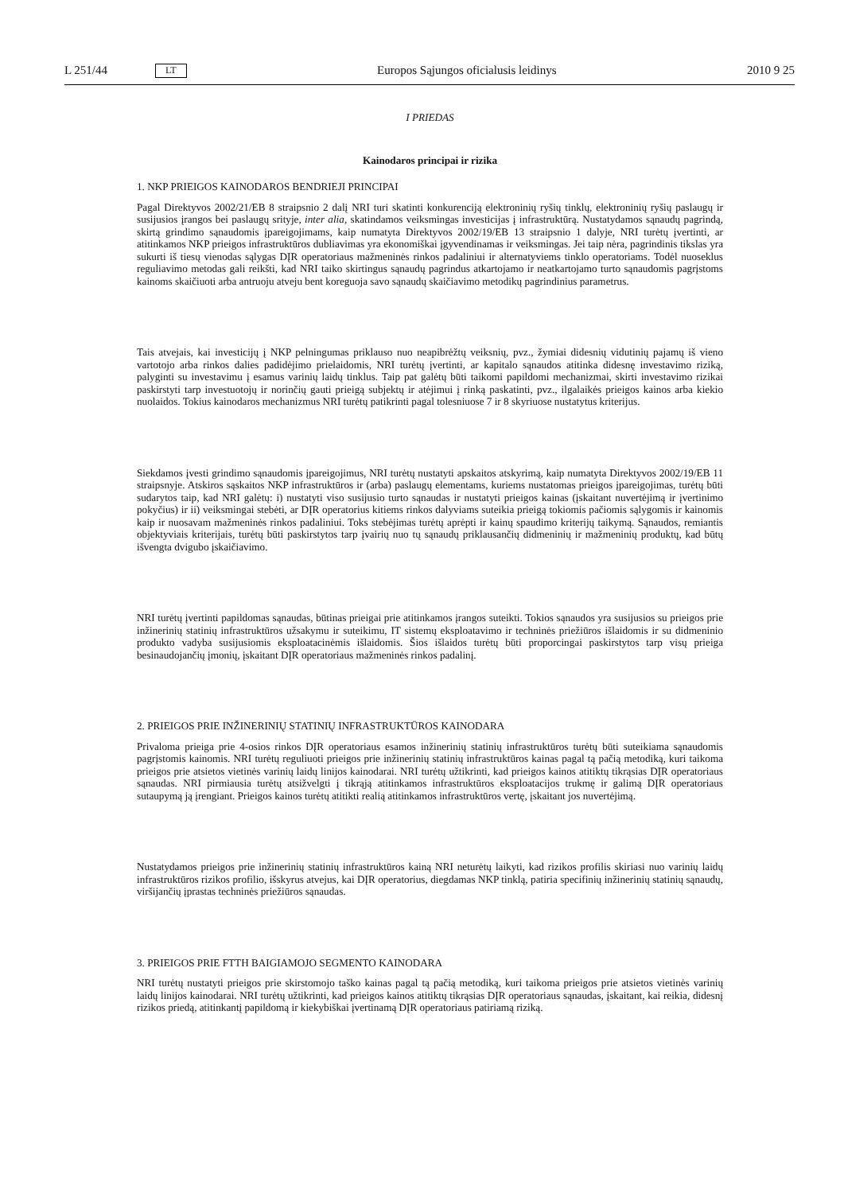L 251/44 LT Europos Sąjungos oficialusis leidinys 2010 9 25
I PRIEDAS
Kainodaros principai ir rizika
1. NKP PRIEIGOS KAINODAROS BENDRIEJI PRINCIPAI
Pagal Direktyvos 2002/21/EB 8 straipsnio 2 dalį NRI turi skatinti konkurenciją elektroninių ryšių tinklų, elektroninių ryšių paslaugų ir susijusios įrangos bei paslaugų srityje, inter alia, skatindamos veiksmingas investicijas į infrastruktūrą. Nustatydamos sąnaudų pagrindą, skirtą grindimo sąnaudomis įpareigojimams, kaip numatyta Direktyvos 2002/19/EB 13 straipsnio 1 dalyje, NRI turėtų įvertinti, ar atitinkamos NKP prieigos infrastruktūros dubliavimas yra ekonomiškai įgyvendinamas ir veiksmingas. Jei taip nėra, pagrindinis tikslas yra sukurti iš tiesų vienodas sąlygas DĮR operatoriaus mažmeninės rinkos padaliniui ir alternatyviems tinklo operatoriams. Todėl nuoseklus reguliavimo metodas gali reikšti, kad NRI taiko skirtingus sąnaudų pagrindus atkartojamo ir neatkartojamo turto sąnaudomis pagrįstoms kainoms skaičiuoti arba antruoju atveju bent koreguoja savo sąnaudų skaičiavimo metodikų pagrindinius parametrus.
Tais atvejais, kai investicijų į NKP pelningumas priklauso nuo neapibrėžtų veiksnių, pvz., žymiai didesnių vidutinių pajamų iš vieno vartotojo arba rinkos dalies padidėjimo prielaidomis, NRI turėtų įvertinti, ar kapitalo sąnaudos atitinka didesnę investavimo riziką, palyginti su investavimu į esamus varinių laidų tinklus. Taip pat galėtų būti taikomi papildomi mechanizmai, skirti investavimo rizikai paskirstyti tarp investuotojų ir norinčių gauti prieigą subjektų ir atėjimui į rinką paskatinti, pvz., ilgalaikės prieigos kainos arba kiekio nuolaidos. Tokius kainodaros mechanizmus NRI turėtų patikrinti pagal tolesniuose 7 ir 8 skyriuose nustatytus kriterijus.
Siekdamos įvesti grindimo sąnaudomis įpareigojimus, NRI turėtų nustatyti apskaitos atskyrimą, kaip numatyta Direktyvos 2002/19/EB 11 straipsnyje. Atskiros sąskaitos NKP infrastruktūros ir (arba) paslaugų elementams, kuriems nustatomas prieigos įpareigojimas, turėtų būti sudarytos taip, kad NRI galėtų: i) nustatyti viso susijusio turto sąnaudas ir nustatyti prieigos kainas (įskaitant nuvertėjimą ir įvertinimo pokyčius) ir ii) veiksmingai stebėti, ar DĮR operatorius kitiems rinkos dalyviams suteikia prieigą tokiomis pačiomis sąlygomis ir kainomis kaip ir nuosavam mažmeninės rinkos padaliniui. Toks stebėjimas turėtų aprėpti ir kainų spaudimo kriterijų taikymą. Sąnaudos, remiantis objektyviais kriterijais, turėtų būti paskirstytos tarp įvairių nuo tų sąnaudų priklausančių didmeninių ir mažmeninių produktų, kad būtų išvengta dvigubo įskaičiavimo.
NRI turėtų įvertinti papildomas sąnaudas, būtinas prieigai prie atitinkamos įrangos suteikti. Tokios sąnaudos yra susijusios su prieigos prie inžinerinių statinių infrastruktūros užsakymu ir suteikimu, IT sistemų eksploatavimo ir techninės priežiūros išlaidomis ir su didmeninio produkto vadyba susijusiomis eksploatacinėmis išlaidomis. Šios išlaidos turėtų būti proporcingai paskirstytos tarp visų prieiga besinaudojančių įmonių, įskaitant DĮR operatoriaus mažmeninės rinkos padalinį.
2. PRIEIGOS PRIE INŽINERINIŲ STATINIŲ INFRASTRUKTŪROS KAINODARA
Privaloma prieiga prie 4-osios rinkos DĮR operatoriaus esamos inžinerinių statinių infrastruktūros turėtų būti suteikiama sąnaudomis pagrįstomis kainomis. NRI turėtų reguliuoti prieigos prie inžinerinių statinių infrastruktūros kainas pagal tą pačią metodiką, kuri taikoma prieigos prie atsietos vietinės varinių laidų linijos kainodarai. NRI turėtų užtikrinti, kad prieigos kainos atitiktų tikrąsias DĮR operatoriaus sąnaudas. NRI pirmiausia turėtų atsižvelgti į tikrąją atitinkamos infrastruktūros eksploatacijos trukmę ir galimą DĮR operatoriaus sutaupymą ją įrengiant. Prieigos kainos turėtų atitikti realią atitinkamos infrastruktūros vertę, įskaitant jos nuvertėjimą.
Nustatydamos prieigos prie inžinerinių statinių infrastruktūros kainą NRI neturėtų laikyti, kad rizikos profilis skiriasi nuo varinių laidų infrastruktūros rizikos profilio, išskyrus atvejus, kai DĮR operatorius, diegdamas NKP tinklą, patiria specifinių inžinerinių statinių sąnaudų, viršijančių įprastas techninės priežiūros sąnaudas.
3. PRIEIGOS PRIE FTTH BAIGIAMOJO SEGMENTO KAINODARA
NRI turėtų nustatyti prieigos prie skirstomojo taško kainas pagal tą pačią metodiką, kuri taikoma prieigos prie atsietos vietinės varinių laidų linijos kainodarai. NRI turėtų užtikrinti, kad prieigos kainos atitiktų tikrąsias DĮR operatoriaus sąnaudas, įskaitant, kai reikia, didesnį rizikos priedą, atitinkantį papildomą ir kiekybiškai įvertinamą DĮR operatoriaus patiriamą riziką.